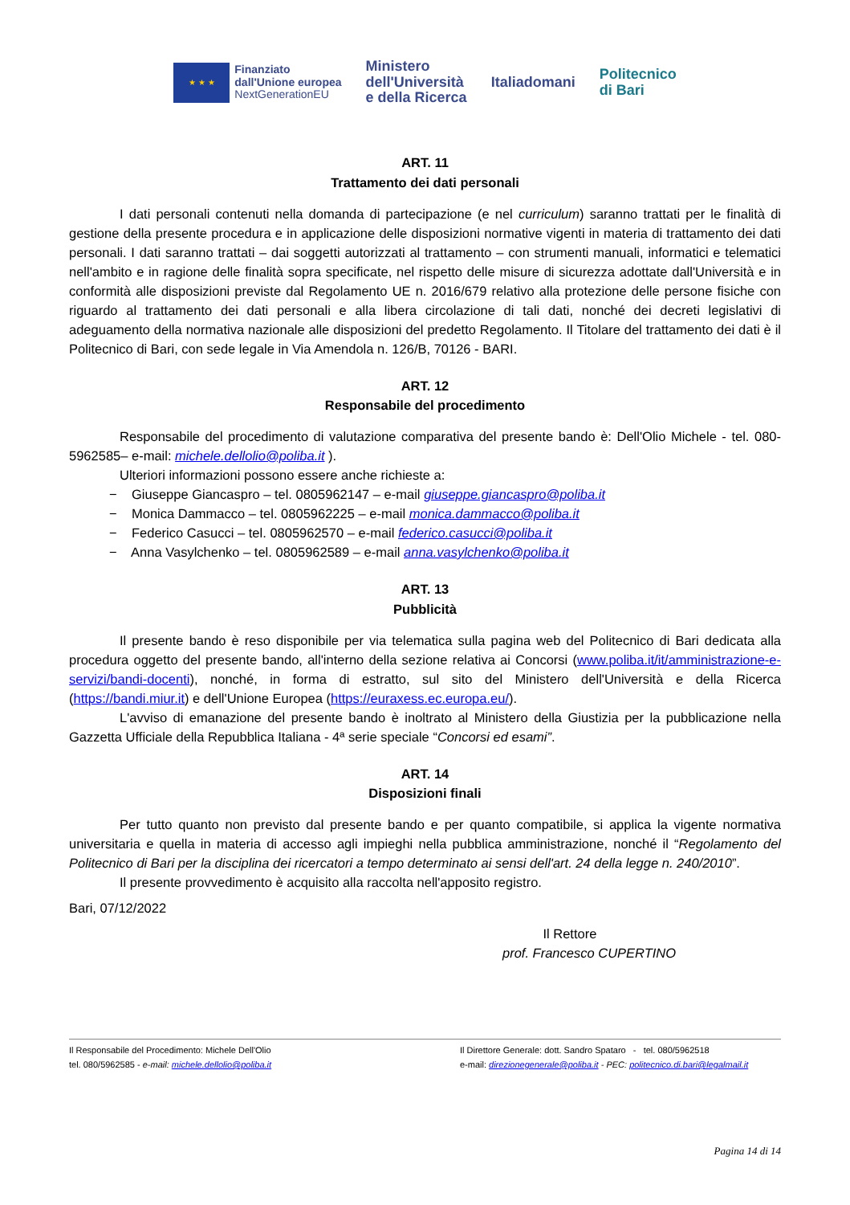★ ★ ★
Finanziato
dall'Unione europea
NextGenerationEU
Ministero
dell'Università
e della Ricerca
Italiadomani
Politecnico
di Bari
ART. 11
Trattamento dei dati personali
I dati personali contenuti nella domanda di partecipazione (e nel curriculum) saranno trattati per le finalità di gestione della presente procedura e in applicazione delle disposizioni normative vigenti in materia di trattamento dei dati personali. I dati saranno trattati – dai soggetti autorizzati al trattamento – con strumenti manuali, informatici e telematici nell'ambito e in ragione delle finalità sopra specificate, nel rispetto delle misure di sicurezza adottate dall'Università e in conformità alle disposizioni previste dal Regolamento UE n. 2016/679 relativo alla protezione delle persone fisiche con riguardo al trattamento dei dati personali e alla libera circolazione di tali dati, nonché dei decreti legislativi di adeguamento della normativa nazionale alle disposizioni del predetto Regolamento. Il Titolare del trattamento dei dati è il Politecnico di Bari, con sede legale in Via Amendola n. 126/B, 70126 - BARI.
ART. 12
Responsabile del procedimento
Responsabile del procedimento di valutazione comparativa del presente bando è: Dell'Olio Michele - tel. 080-5962585– e-mail: michele.dellolio@poliba.it ).
Ulteriori informazioni possono essere anche richieste a:
− Giuseppe Giancaspro – tel. 0805962147 – e-mail giuseppe.giancaspro@poliba.it
− Monica Dammacco – tel. 0805962225 – e-mail monica.dammacco@poliba.it
− Federico Casucci – tel. 0805962570 – e-mail federico.casucci@poliba.it
− Anna Vasylchenko – tel. 0805962589 – e-mail anna.vasylchenko@poliba.it
ART. 13
Pubblicità
Il presente bando è reso disponibile per via telematica sulla pagina web del Politecnico di Bari dedicata alla procedura oggetto del presente bando, all'interno della sezione relativa ai Concorsi (www.poliba.it/it/amministrazione-e-servizi/bandi-docenti), nonché, in forma di estratto, sul sito del Ministero dell'Università e della Ricerca (https://bandi.miur.it) e dell'Unione Europea (https://euraxess.ec.europa.eu/).
L'avviso di emanazione del presente bando è inoltrato al Ministero della Giustizia per la pubblicazione nella Gazzetta Ufficiale della Repubblica Italiana - 4ª serie speciale “Concorsi ed esami”.
ART. 14
Disposizioni finali
Per tutto quanto non previsto dal presente bando e per quanto compatibile, si applica la vigente normativa universitaria e quella in materia di accesso agli impieghi nella pubblica amministrazione, nonché il “Regolamento del Politecnico di Bari per la disciplina dei ricercatori a tempo determinato ai sensi dell'art. 24 della legge n. 240/2010”.
Il presente provvedimento è acquisito alla raccolta nell'apposito registro.
Bari, 07/12/2022
Il Rettore
prof. Francesco CUPERTINO
Il Responsabile del Procedimento: Michele Dell'Olio
tel. 080/5962585 - e-mail: michele.dellolio@poliba.it
Il Direttore Generale: dott. Sandro Spataro - tel. 080/5962518
e-mail: direzionegenerale@poliba.it - PEC: politecnico.di.bari@legalmail.it
Pagina 14 di 14